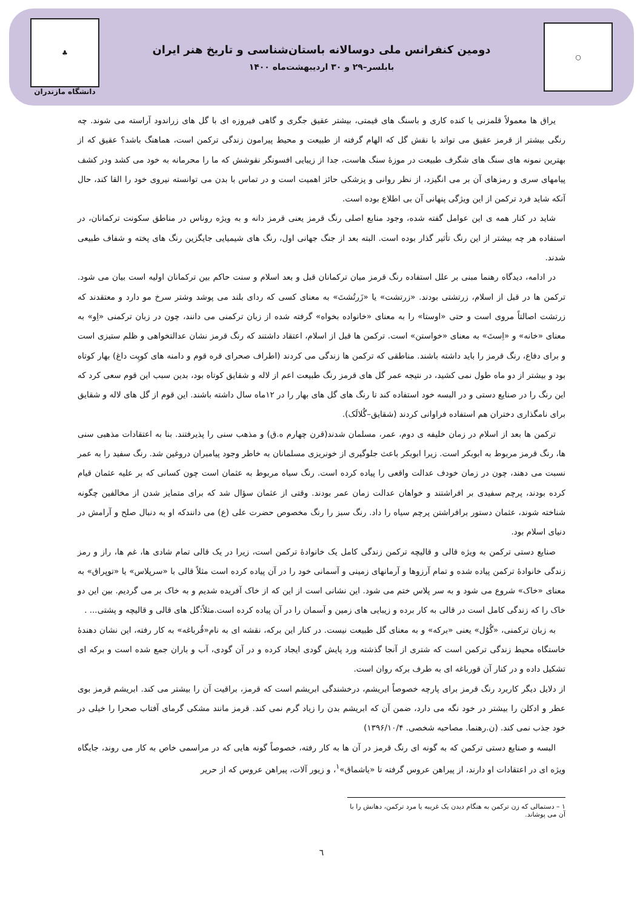○
دومین کنفرانس ملی دوسالانه باستان‌شناسی و تاریخ هنر ایران
بابلسر–۲۹ و ۳۰ اردیبهشت‌ماه ۱۴۰۰
♣
دانشگاه مازندران
یراق ها معمولاً قلمزنی یا کنده کاری و باسنگ های قیمتی، بیشتر عقیق جگری و گاهی فیروزه ای با گل های زراندود آراسته می شوند. چه رنگی بیشتر از قرمز عقیق می تواند با نقش گل که الهام گرفته از طبیعت و محیط پیرامون زندگی ترکمن است، هماهنگ باشد؟ عقیق که از بهترین نمونه های سنگ های شگرف طبیعت در موزهٔ سنگ هاست، جدا از زیبایی افسونگر نقوشش که ما را محرمانه به خود می کشد ودر کشف پیامهای سری و رمزهای آن بر می انگیزد، از نظر روانی و پزشکی حائز اهمیت است و در تماس با بدن می توانسته نیروی خود را القا کند، حال آنکه شاید فرد ترکمن از این ویژگی پنهانی آن بی اطلاع بوده است.
شاید در کنار همه ی این عوامل گفته شده، وجود منابع اصلی رنگ قرمز یعنی قرمز دانه و به ویژه روناس در مناطق سکونت ترکمانان، در استفاده هر چه بیشتر از این رنگ تأثیر گذار بوده است. البته بعد از جنگ جهانی اول، رنگ های شیمیایی جایگزین رنگ های پخته و شفاف طبیعی شدند.
در ادامه، دیدگاه رهنما مبنی بر علل استفاده رنگ قرمز میان ترکمانان قبل و بعد اسلام و سنت حاکم بین ترکمانان اولیه است بیان می شود. ترکمن ها در قبل از اسلام، زرتشتی بودند. «زرتشت» یا «زَرتُشتَ» به معنای کسی که ردای بلند می پوشد وشتر سرخ مو دارد و معتقدند که زرتشت اصالتاً مروی است و حتی «اوستا» را به معنای «خانواده بخواه» گرفته شده از زبان ترکمنی می دانند، چون در زبان ترکمنی «اِو» به معنای «خانه» و «اِستَ» به معنای «خواستن» است. ترکمن ها قبل از اسلام، اعتقاد داشتند که رنگ قرمز نشان عدالتخواهی و ظلم ستیزی است و برای دفاع، رنگ قرمز را باید داشته باشند. مناطقی که ترکمن ها زندگی می کردند (اطراف صحرای قره قوم و دامنه های کوپِت داغ) بهار کوتاه بود و بیشتر از دو ماه طول نمی کشید، در نتیجه عمر گل های قرمز رنگ طبیعت اعم از لاله و شقایق کوتاه بود، بدین سبب این قوم سعی کرد که این رنگ را در صنایع دستی و در البسه خود استفاده کند تا رنگ های گل های بهار را در ۱۲ماه سال داشته باشند. این قوم از گل های لاله و شقایق برای نامگذاری دختران هم استفاده فراوانی کردند (شقایق–گُلالَک).
ترکمن ها بعد از اسلام در زمان خلیفه ی دوم، عمر، مسلمان شدند(قرن چهارم ه.ق) و مذهب سنی را پذیرفتند. بنا به اعتقادات مذهبی سنی ها، رنگ قرمز مربوط به ابوبکر است. زیرا ابوبکر باعث جلوگیری از خونریزی مسلمانان به خاطر وجود پیامبران دروغین شد. رنگ سفید را به عمر نسبت می دهند، چون در زمان خودف عدالت واقعی را پیاده کرده است. رنگ سیاه مربوط به عثمان است چون کسانی که بر علیه عثمان قیام کرده بودند، پرچم سفیدی بر افراشتند و خواهان عدالت زمان عمر بودند. وقتی از عثمان سؤال شد که برای متمایز شدن از مخالفین چگونه شناخته شوند، عثمان دستور برافراشتن پرچم سیاه را داد. رنگ سبز را رنگ مخصوص حضرت علی (ع) می دانندکه او به دنبال صلح و آرامش در دنیای اسلام بود.
صنایع دستی ترکمن به ویژه قالی و قالیچه ترکمن زندگی کامل یک خانوادهٔ ترکمن است، زیرا در یک قالی تمام شادی ها، غم ها، راز و رمز زندگی خانوادهٔ ترکمن پیاده شده و تمام آرزوها و آرمانهای زمینی و آسمانی خود را در آن پیاده کرده است مثلاً قالی با «سرپلاس» یا «توپراق» به معنای «خاک» شروع می شود و به سر پلاس ختم می شود. این نشانی است از این که از خاک آفریده شدیم و به خاک بر می گردیم. بین این دو خاک را که زندگی کامل است در قالی به کار برده و زیبایی های زمین و آسمان را در آن پیاده کرده است.مثلاً:گل های قالی و قالیچه و پشتی... .
به زبان ترکمنی، «گُوُل» یعنی «برکه» و به معنای گل طبیعت نیست. در کنار این برکه، نقشه ای به نام«قُرباغه» به کار رفته، این نشان دهندهٔ خاستگاه محیط زندگی ترکمن است که شتری از آنجا گذشته ورد پایش گودی ایجاد کرده و در آن گودی، آب و باران جمع شده است و برکه ای تشکیل داده و در کنار آن قورباغه ای به طرف برکه روان است.
از دلایل دیگر کاربرد رنگ قرمز برای پارچه خصوصاً ابریشم، درخشندگی ابریشم است که قرمز، براقیت آن را بیشتر می کند. ابریشم قرمز بوی عطر و ادکلن را بیشتر در خود نگه می دارد، ضمن آن که ابریشم بدن را زیاد گرم نمی کند. قرمز مانند مشکی گرمای آفتاب صحرا را خیلی در خود جذب نمی کند. (ن.رهنما. مصاحبه شخصی. ۱۳۹۶/۱۰/۴)
البسه و صنایع دستی ترکمن که به گونه ای رنگ قرمز در آن ها به کار رفته، خصوصاً گونه هایی که در مراسمی خاص به کار می روند، جایگاه ویژه ای در اعتقادات او دارند، از پیراهن عروس گرفته تا «یاشماق»<sup>۱</sup>، و زیور آلات، پیراهن عروس که از حریر
۱ – دستمالی که زن ترکمن به هنگام دیدن یک غریبه یا مرد ترکمن، دهانش را با آن می پوشاند.
٦